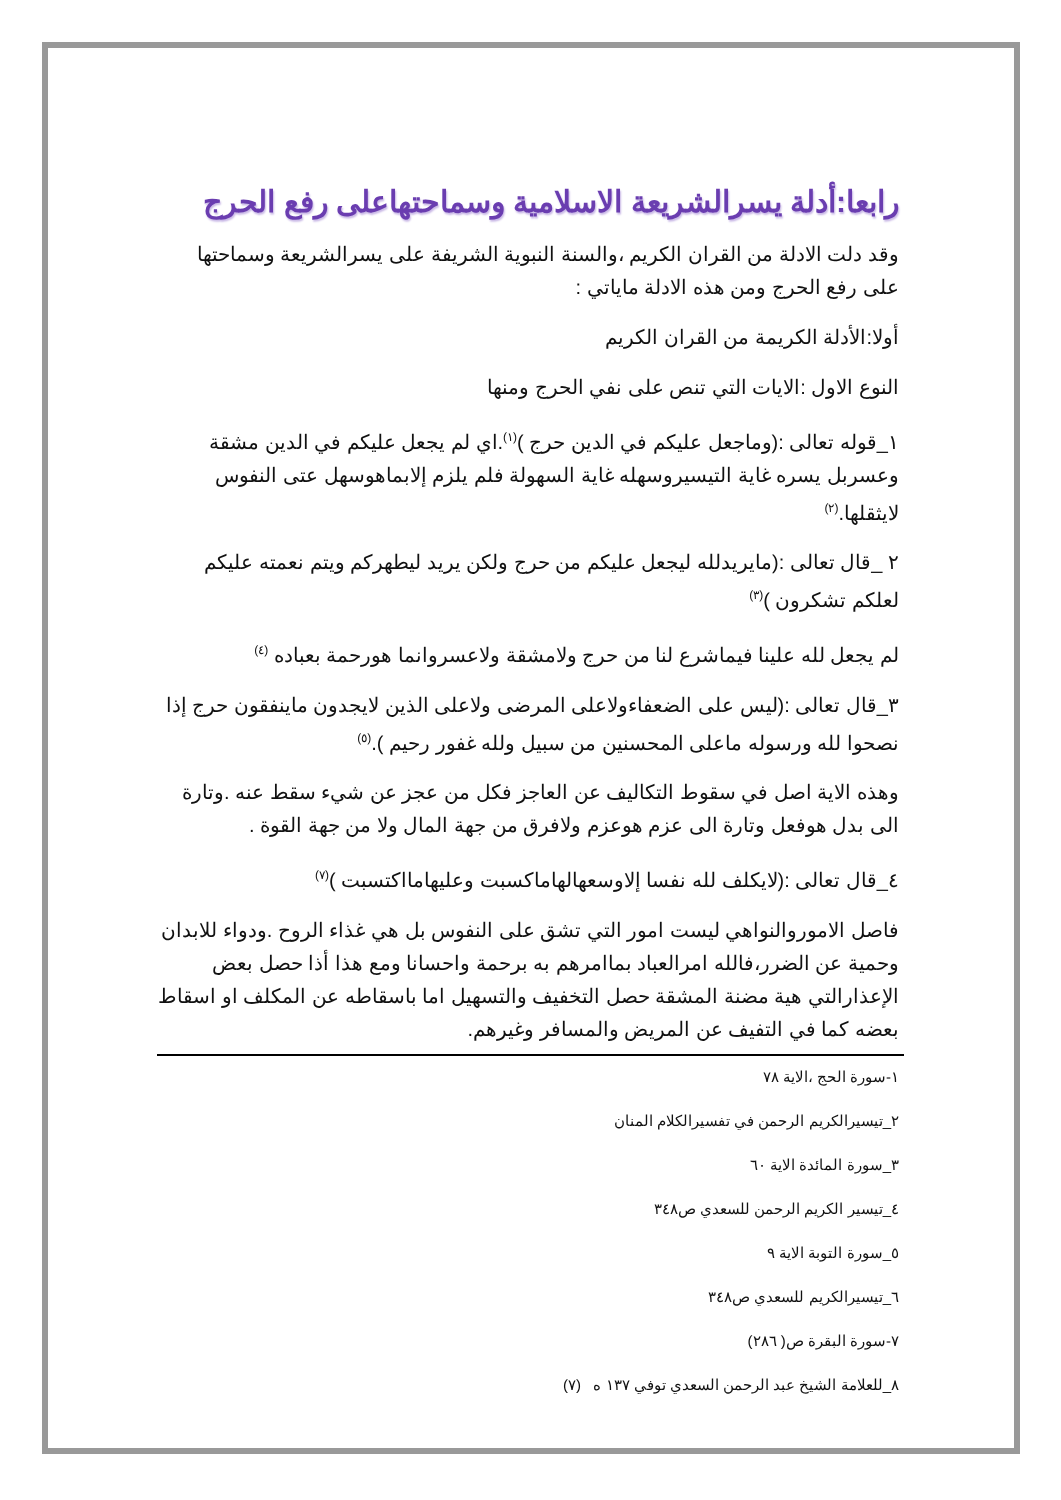رابعا:أدلة يسرالشريعة الاسلامية وسماحتهاعلى رفع الحرج
وقد دلت الادلة من القران الكريم ،والسنة النبوية الشريفة على يسرالشريعة وسماحتها على رفع الحرج ومن هذه الادلة ماياتي :
أولا:الأدلة الكريمة من القران الكريم
النوع الاول :الايات التي تنص على نفي الحرج ومنها
١_قوله تعالى :(وماجعل عليكم في الدين حرج )<sup>(١)</sup>.اي لم يجعل عليكم في الدين مشقة وعسربل يسره غاية التيسيروسهله غاية السهولة فلم يلزم إلابماهوسهل عتى النفوس لايثقلها.<sup>(٢)</sup>
٢ _قال تعالى :(مايريدلله ليجعل عليكم من حرج ولكن يريد ليطهركم ويتم نعمته عليكم لعلكم تشكرون )<sup>(٣)</sup>
لم يجعل لله علينا فيماشرع لنا من حرج ولامشقة ولاعسروانما هورحمة بعباده <sup>(٤)</sup>
٣_قال تعالى :(ليس على الضعفاءولاعلى المرضى ولاعلى الذين لايجدون ماينفقون حرج إذا نصحوا لله ورسوله ماعلى المحسنين من سبيل ولله غفور رحيم ).<sup>(٥)</sup>
وهذه الاية اصل في سقوط التكاليف عن العاجز فكل من عجز عن شيء سقط عنه .وتارة الى بدل هوفعل وتارة الى عزم هوعزم ولافرق من جهة المال ولا من جهة القوة .
٤_قال تعالى :(لايكلف لله نفسا إلاوسعهالهاماكسبت وعليهامااكتسبت )<sup>(٧)</sup>
فاصل الاموروالنواهي ليست امور التي تشق على النفوس بل هي غذاء الروح .ودواء للابدان وحمية عن الضرر،فالله امرالعباد بماامرهم به برحمة واحسانا ومع هذا أذا حصل بعض الإعذارالتي هية مضنة المشقة حصل التخفيف والتسهيل اما باسقاطه عن المكلف او اسقاط بعضه كما في التفيف عن المريض والمسافر وغيرهم.
١-سورة الحج ،الاية ٧٨
٢_تيسيرالكريم الرحمن في تفسيرالكلام المنان
٣_سورة المائدة الاية ٦٠
٤_تيسير الكريم الرحمن للسعدي ص٣٤٨
٥_سورة التوبة الاية ٩
٦_تيسيرالكريم للسعدي ص٣٤٨
٧-سورة البقرة ص( ٢٨٦)
٨_للعلامة الشيخ عبد الرحمن السعدي توفي ١٣٧ ه (٧)